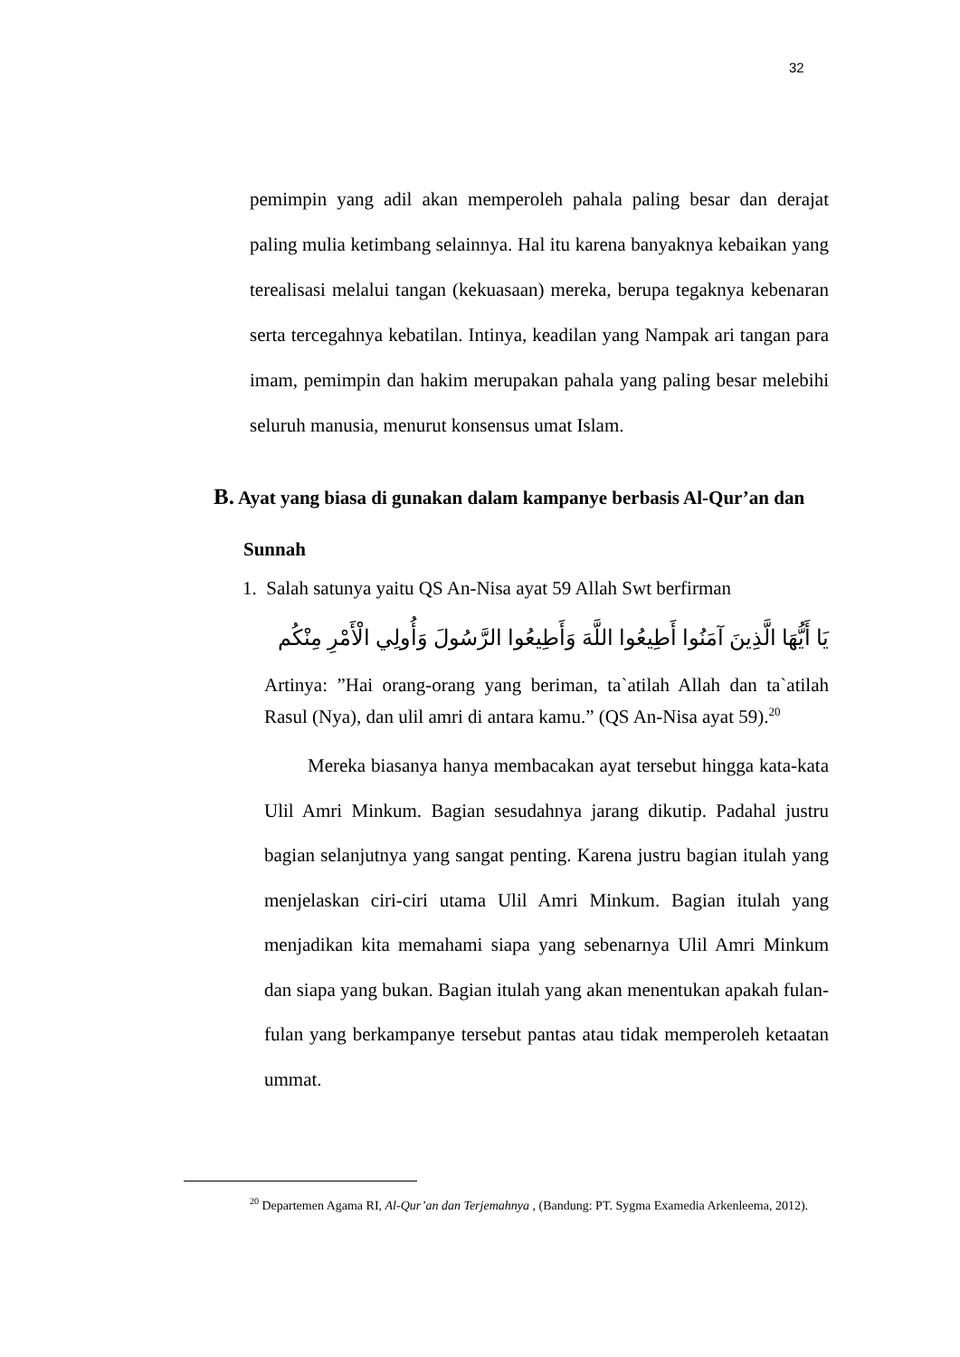32
pemimpin yang adil akan memperoleh pahala paling besar dan derajat paling mulia ketimbang selainnya. Hal itu karena banyaknya kebaikan yang terealisasi melalui tangan (kekuasaan) mereka, berupa tegaknya kebenaran serta tercegahnya kebatilan. Intinya, keadilan yang Nampak ari tangan para imam, pemimpin dan hakim merupakan pahala yang paling besar melebihi seluruh manusia, menurut konsensus umat Islam.
B. Ayat yang biasa di gunakan dalam kampanye berbasis Al-Qur’an dan
Sunnah
1. Salah satunya yaitu QS An-Nisa ayat 59 Allah Swt berfirman
يَا أَيُّهَا الَّذِينَ آمَنُوا أَطِيعُوا اللَّهَ وَأَطِيعُوا الرَّسُولَ وَأُولِي الْأَمْرِ مِنْكُم
Artinya: ”Hai orang-orang yang beriman, ta`atilah Allah dan ta`atilah Rasul (Nya), dan ulil amri di antara kamu.” (QS An-Nisa ayat 59).<sup>20</sup>
Mereka biasanya hanya membacakan ayat tersebut hingga kata-kata Ulil Amri Minkum. Bagian sesudahnya jarang dikutip. Padahal justru bagian selanjutnya yang sangat penting. Karena justru bagian itulah yang menjelaskan ciri-ciri utama Ulil Amri Minkum. Bagian itulah yang menjadikan kita memahami siapa yang sebenarnya Ulil Amri Minkum dan siapa yang bukan. Bagian itulah yang akan menentukan apakah fulan-fulan yang berkampanye tersebut pantas atau tidak memperoleh ketaatan ummat.
<sup>20</sup> Departemen Agama RI, Al-Qur’an dan Terjemahnya , (Bandung: PT. Sygma Examedia Arkenleema, 2012).